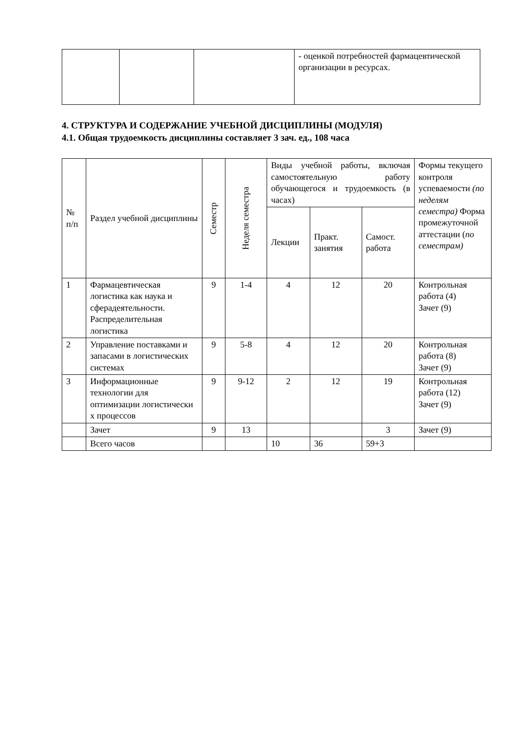| | | | - оценкой потребностей фармацевтической организации в ресурсах. |
4. СТРУКТУРА И СОДЕРЖАНИЕ УЧЕБНОЙ ДИСЦИПЛИНЫ (МОДУЛЯ)
4.1. Общая трудоемкость дисциплины составляет 3 зач. ед., 108 часа
| № п/п | Раздел учебной дисциплины | Семестр | Неделя семестра | Виды учебной работы, включая самостоятельную работу обучающегося и трудоемкость (в часах) | | | Формы текущего контроля успеваемости (по неделям семестра) Форма промежуточной аттестации ( по семестрам) |
| --- | --- | --- | --- | --- | --- | --- | --- |
| | | | | Лекции | Практ. занятия | Самост. работа | |
| 1 | Фармацевтическая логистика как наука и сферадеятельности. Распределительная логистика | 9 | 1-4 | 4 | 12 | 20 | Контрольная работа (4) Зачет (9) |
| 2 | Управление поставками и запасами в логистических системах | 9 | 5-8 | 4 | 12 | 20 | Контрольная работа (8) Зачет (9) |
| 3 | Информационные технологии для оптимизации логистически х процессов | 9 | 9-12 | 2 | 12 | 19 | Контрольная работа (12) Зачет (9) |
| | Зачет | 9 | 13 | | | 3 | Зачет (9) |
| | Всего часов | | | 10 | 36 | 59+3 | |